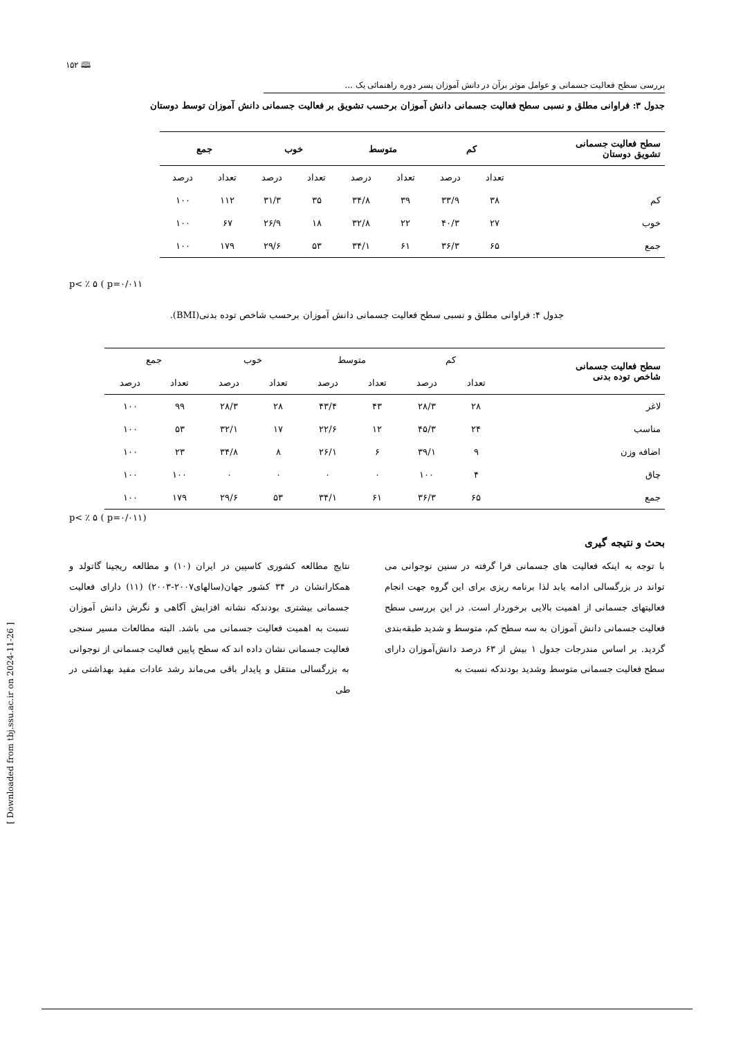[ Downloaded from tbj.ssu.ac.ir on 2024-11-26 ]
۱۵۲ 🕮
بررسی سطح فعالیت جسمانی و عوامل موثر برآن در دانش آموزان پسر دوره راهنمائی یک ...
جدول ۳: فراوانی مطلق و نسبی سطح فعالیت جسمانی دانش آموزان برحسب تشویق بر فعالیت جسمانی دانش آموزان توسط دوستان
| سطح فعالیت جسمانی تشویق دوستان | کم | | متوسط | | خوب | | جمع | |
| --- | --- | --- | --- | --- | --- | --- | --- | --- |
| | تعداد | درصد | تعداد | درصد | تعداد | درصد | تعداد | درصد |
| کم | ۳۸ | ۳۳/۹ | ۳۹ | ۳۴/۸ | ۳۵ | ۳۱/۳ | ۱۱۲ | ۱۰۰ |
| خوب | ۲۷ | ۴۰/۳ | ۲۲ | ۳۲/۸ | ۱۸ | ۲۶/۹ | ۶۷ | ۱۰۰ |
| جمع | ۶۵ | ۳۶/۳ | ۶۱ | ۳۴/۱ | ۵۳ | ۲۹/۶ | ۱۷۹ | ۱۰۰ |
p< ٪ ۵ ( p=۰/۰۱۱
جدول ۴: فراوانی مطلق و نسبی سطح فعالیت جسمانی دانش آموزان برحسب شاخص توده بدنی(BMI).
| سطح فعالیت جسمانی شاخص توده بدنی | کم | | متوسط | | خوب | | جمع | |
| | تعداد | درصد | تعداد | درصد | تعداد | درصد | تعداد | درصد |
| لاغر | ۲۸ | ۲۸/۳ | ۴۳ | ۴۳/۴ | ۲۸ | ۲۸/۳ | ۹۹ | ۱۰۰ |
| مناسب | ۲۴ | ۴۵/۳ | ۱۲ | ۲۲/۶ | ۱۷ | ۳۲/۱ | ۵۳ | ۱۰۰ |
| اضافه وزن | ۹ | ۳۹/۱ | ۶ | ۲۶/۱ | ۸ | ۳۴/۸ | ۲۳ | ۱۰۰ |
| چاق | ۴ | ۱۰۰ | ۰ | ۰ | ۰ | ۰ | ۱۰۰ | ۱۰۰ |
| جمع | ۶۵ | ۳۶/۳ | ۶۱ | ۳۴/۱ | ۵۳ | ۲۹/۶ | ۱۷۹ | ۱۰۰ |
p< ٪ ۵ ( p=۰/۰۱۱)
بحث و نتیجه گیری
با توجه به اینکه فعالیت های جسمانی فرا گرفته در سنین نوجوانی می تواند در بزرگسالی ادامه یابد لذا برنامه ریزی برای این گروه جهت انجام فعالیتهای جسمانی از اهمیت بالایی برخوردار است. در این بررسی سطح فعالیت جسمانی دانش آموزان به سه سطح کم، متوسط و شدید طبقه‌بندی گردید. بر اساس مندرجات جدول ۱ بیش از ۶۳ درصد دانش‌آموزان دارای سطح فعالیت جسمانی متوسط وشدید بودندکه نسبت به
نتایج مطالعه کشوری کاسپین در ایران (۱۰) و مطالعه ریجینا گاتولد و همکارانشان در ۳۴ کشور جهان(سالهای۲۰۰۷-۲۰۰۳) (۱۱) دارای فعالیت جسمانی بیشتری بودندکه نشانه افزایش آگاهی و نگرش دانش آموزان نسبت به اهمیت فعالیت جسمانی می باشد. البته مطالعات مسیر سنجی فعالیت جسمانی نشان داده اند که سطح پایین فعالیت جسمانی از نوجوانی به بزرگسالی منتقل و پایدار باقی می‌ماند رشد عادات مفید بهداشتی در طی